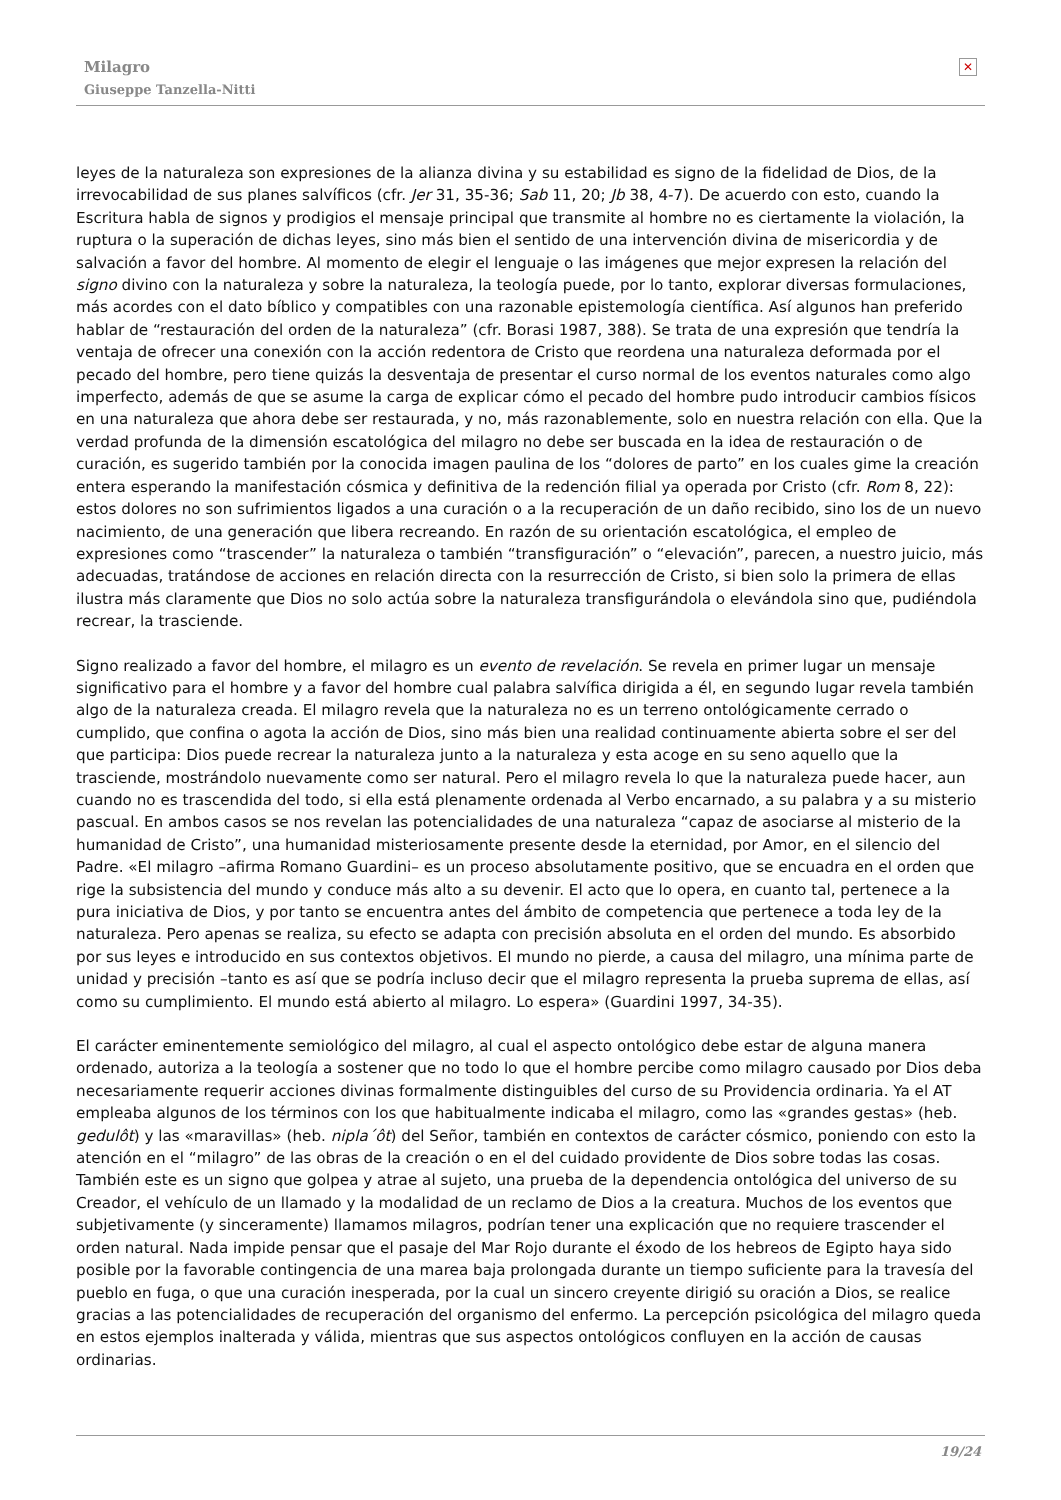Milagro
Giuseppe Tanzella-Nitti
✕
leyes de la naturaleza son expresiones de la alianza divina y su estabilidad es signo de la fidelidad de Dios, de la irrevocabilidad de sus planes salvíficos (cfr. Jer 31, 35-36; Sab 11, 20; Jb 38, 4-7). De acuerdo con esto, cuando la Escritura habla de signos y prodigios el mensaje principal que transmite al hombre no es ciertamente la violación, la ruptura o la superación de dichas leyes, sino más bien el sentido de una intervención divina de misericordia y de salvación a favor del hombre. Al momento de elegir el lenguaje o las imágenes que mejor expresen la relación del signo divino con la naturaleza y sobre la naturaleza, la teología puede, por lo tanto, explorar diversas formulaciones, más acordes con el dato bíblico y compatibles con una razonable epistemología científica. Así algunos han preferido hablar de “restauración del orden de la naturaleza” (cfr. Borasi 1987, 388). Se trata de una expresión que tendría la ventaja de ofrecer una conexión con la acción redentora de Cristo que reordena una naturaleza deformada por el pecado del hombre, pero tiene quizás la desventaja de presentar el curso normal de los eventos naturales como algo imperfecto, además de que se asume la carga de explicar cómo el pecado del hombre pudo introducir cambios físicos en una naturaleza que ahora debe ser restaurada, y no, más razonablemente, solo en nuestra relación con ella. Que la verdad profunda de la dimensión escatológica del milagro no debe ser buscada en la idea de restauración o de curación, es sugerido también por la conocida imagen paulina de los “dolores de parto” en los cuales gime la creación entera esperando la manifestación cósmica y definitiva de la redención filial ya operada por Cristo (cfr. Rom 8, 22): estos dolores no son sufrimientos ligados a una curación o a la recuperación de un daño recibido, sino los de un nuevo nacimiento, de una generación que libera recreando. En razón de su orientación escatológica, el empleo de expresiones como “trascender” la naturaleza o también “transfiguración” o “elevación”, parecen, a nuestro juicio, más adecuadas, tratándose de acciones en relación directa con la resurrección de Cristo, si bien solo la primera de ellas ilustra más claramente que Dios no solo actúa sobre la naturaleza transfigurándola o elevándola sino que, pudiéndola recrear, la trasciende.
Signo realizado a favor del hombre, el milagro es un evento de revelación. Se revela en primer lugar un mensaje significativo para el hombre y a favor del hombre cual palabra salvífica dirigida a él, en segundo lugar revela también algo de la naturaleza creada. El milagro revela que la naturaleza no es un terreno ontológicamente cerrado o cumplido, que confina o agota la acción de Dios, sino más bien una realidad continuamente abierta sobre el ser del que participa: Dios puede recrear la naturaleza junto a la naturaleza y esta acoge en su seno aquello que la trasciende, mostrándolo nuevamente como ser natural. Pero el milagro revela lo que la naturaleza puede hacer, aun cuando no es trascendida del todo, si ella está plenamente ordenada al Verbo encarnado, a su palabra y a su misterio pascual. En ambos casos se nos revelan las potencialidades de una naturaleza “capaz de asociarse al misterio de la humanidad de Cristo”, una humanidad misteriosamente presente desde la eternidad, por Amor, en el silencio del Padre. «El milagro –afirma Romano Guardini– es un proceso absolutamente positivo, que se encuadra en el orden que rige la subsistencia del mundo y conduce más alto a su devenir. El acto que lo opera, en cuanto tal, pertenece a la pura iniciativa de Dios, y por tanto se encuentra antes del ámbito de competencia que pertenece a toda ley de la naturaleza. Pero apenas se realiza, su efecto se adapta con precisión absoluta en el orden del mundo. Es absorbido por sus leyes e introducido en sus contextos objetivos. El mundo no pierde, a causa del milagro, una mínima parte de unidad y precisión –tanto es así que se podría incluso decir que el milagro representa la prueba suprema de ellas, así como su cumplimiento. El mundo está abierto al milagro. Lo espera» (Guardini 1997, 34-35).
El carácter eminentemente semiológico del milagro, al cual el aspecto ontológico debe estar de alguna manera ordenado, autoriza a la teología a sostener que no todo lo que el hombre percibe como milagro causado por Dios deba necesariamente requerir acciones divinas formalmente distinguibles del curso de su Providencia ordinaria. Ya el AT empleaba algunos de los términos con los que habitualmente indicaba el milagro, como las «grandes gestas» (heb. gedulôt) y las «maravillas» (heb. nipla´ôt) del Señor, también en contextos de carácter cósmico, poniendo con esto la atención en el “milagro” de las obras de la creación o en el del cuidado providente de Dios sobre todas las cosas. También este es un signo que golpea y atrae al sujeto, una prueba de la dependencia ontológica del universo de su Creador, el vehículo de un llamado y la modalidad de un reclamo de Dios a la creatura. Muchos de los eventos que subjetivamente (y sinceramente) llamamos milagros, podrían tener una explicación que no requiere trascender el orden natural. Nada impide pensar que el pasaje del Mar Rojo durante el éxodo de los hebreos de Egipto haya sido posible por la favorable contingencia de una marea baja prolongada durante un tiempo suficiente para la travesía del pueblo en fuga, o que una curación inesperada, por la cual un sincero creyente dirigió su oración a Dios, se realice gracias a las potencialidades de recuperación del organismo del enfermo. La percepción psicológica del milagro queda en estos ejemplos inalterada y válida, mientras que sus aspectos ontológicos confluyen en la acción de causas ordinarias.
19/24